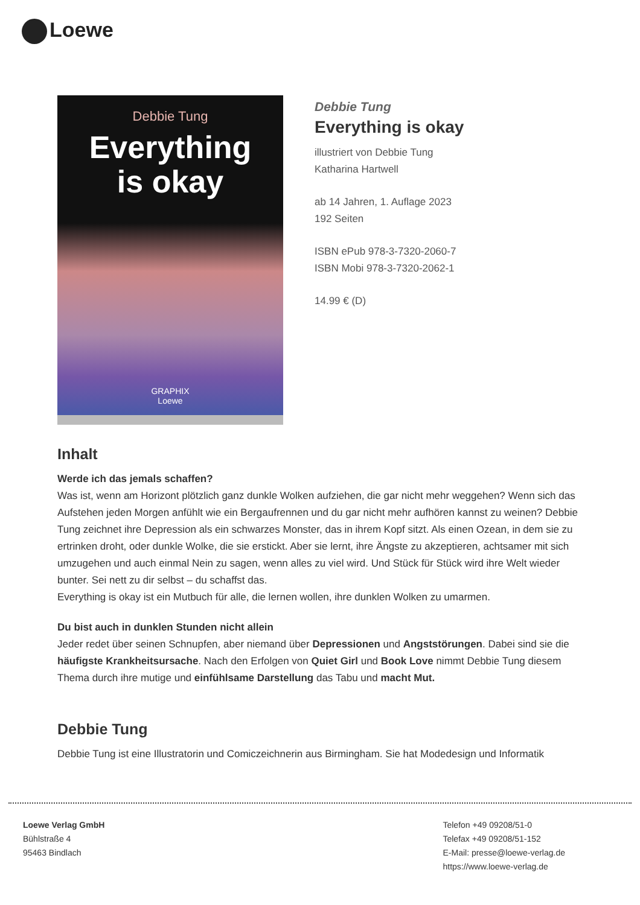Loewe
Debbie Tung
Everything
is okay
GRAPHIX
Loewe
Debbie Tung
Everything is okay
illustriert von Debbie Tung
Katharina Hartwell
ab 14 Jahren, 1. Auflage 2023
192 Seiten
ISBN ePub 978-3-7320-2060-7
ISBN Mobi 978-3-7320-2062-1
14.99 € (D)
Inhalt
Werde ich das jemals schaffen?
Was ist, wenn am Horizont plötzlich ganz dunkle Wolken aufziehen, die gar nicht mehr weggehen? Wenn sich das Aufstehen jeden Morgen anfühlt wie ein Bergaufrennen und du gar nicht mehr aufhören kannst zu weinen? Debbie Tung zeichnet ihre Depression als ein schwarzes Monster, das in ihrem Kopf sitzt. Als einen Ozean, in dem sie zu ertrinken droht, oder dunkle Wolke, die sie erstickt. Aber sie lernt, ihre Ängste zu akzeptieren, achtsamer mit sich umzugehen und auch einmal Nein zu sagen, wenn alles zu viel wird. Und Stück für Stück wird ihre Welt wieder bunter. Sei nett zu dir selbst – du schaffst das.
Everything is okay ist ein Mutbuch für alle, die lernen wollen, ihre dunklen Wolken zu umarmen.
Du bist auch in dunklen Stunden nicht allein
Jeder redet über seinen Schnupfen, aber niemand über Depressionen und Angststörungen. Dabei sind sie die häufigste Krankheitsursache. Nach den Erfolgen von Quiet Girl und Book Love nimmt Debbie Tung diesem Thema durch ihre mutige und einfühlsame Darstellung das Tabu und macht Mut.
Debbie Tung
Debbie Tung ist eine Illustratorin und Comiczeichnerin aus Birmingham. Sie hat Modedesign und Informatik
Loewe Verlag GmbH
Bühlstraße 4
95463 Bindlach
Telefon +49 09208/51-0
Telefax +49 09208/51-152
E-Mail: presse@loewe-verlag.de
https://www.loewe-verlag.de